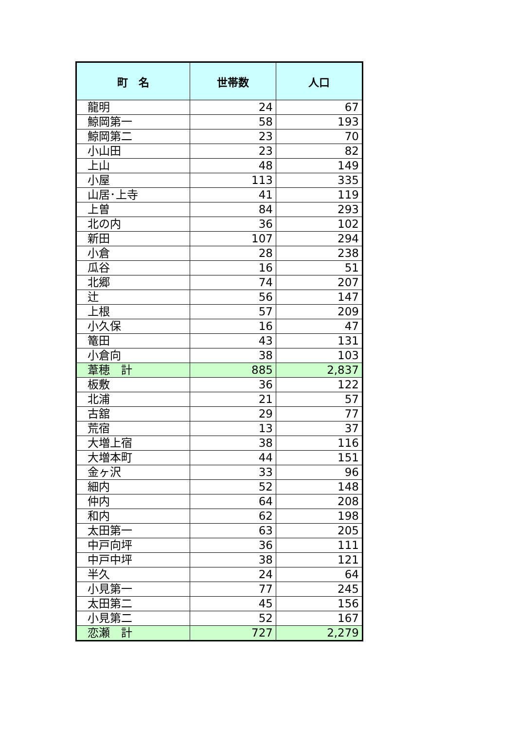| 町 名 | 世帯数 | 人口 |
| --- | --- | --- |
| 龍明 | 24 | 67 |
| 鯨岡第一 | 58 | 193 |
| 鯨岡第二 | 23 | 70 |
| 小山田 | 23 | 82 |
| 上山 | 48 | 149 |
| 小屋 | 113 | 335 |
| 山居･上寺 | 41 | 119 |
| 上曽 | 84 | 293 |
| 北の内 | 36 | 102 |
| 新田 | 107 | 294 |
| 小倉 | 28 | 238 |
| 瓜谷 | 16 | 51 |
| 北郷 | 74 | 207 |
| 辻 | 56 | 147 |
| 上根 | 57 | 209 |
| 小久保 | 16 | 47 |
| 篭田 | 43 | 131 |
| 小倉向 | 38 | 103 |
| 葦穂 計 | 885 | 2,837 |
| 板敷 | 36 | 122 |
| 北浦 | 21 | 57 |
| 古舘 | 29 | 77 |
| 荒宿 | 13 | 37 |
| 大増上宿 | 38 | 116 |
| 大増本町 | 44 | 151 |
| 金ヶ沢 | 33 | 96 |
| 細内 | 52 | 148 |
| 仲内 | 64 | 208 |
| 和内 | 62 | 198 |
| 太田第一 | 63 | 205 |
| 中戸向坪 | 36 | 111 |
| 中戸中坪 | 38 | 121 |
| 半久 | 24 | 64 |
| 小見第一 | 77 | 245 |
| 太田第二 | 45 | 156 |
| 小見第二 | 52 | 167 |
| 恋瀬 計 | 727 | 2,279 |